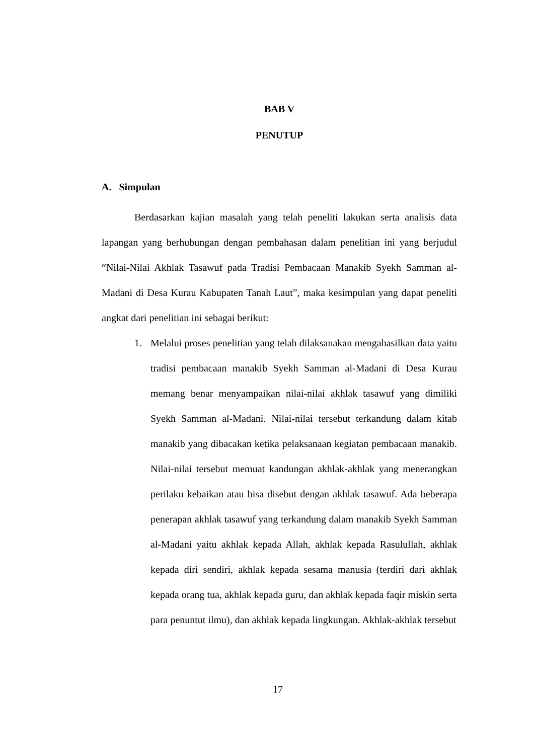BAB V
PENUTUP
A. Simpulan
Berdasarkan kajian masalah yang telah peneliti lakukan serta analisis data lapangan yang berhubungan dengan pembahasan dalam penelitian ini yang berjudul “Nilai-Nilai Akhlak Tasawuf pada Tradisi Pembacaan Manakib Syekh Samman al-Madani di Desa Kurau Kabupaten Tanah Laut”, maka kesimpulan yang dapat peneliti angkat dari penelitian ini sebagai berikut:
1. Melalui proses penelitian yang telah dilaksanakan mengahasilkan data yaitu tradisi pembacaan manakib Syekh Samman al-Madani di Desa Kurau memang benar menyampaikan nilai-nilai akhlak tasawuf yang dimiliki Syekh Samman al-Madani. Nilai-nilai tersebut terkandung dalam kitab manakib yang dibacakan ketika pelaksanaan kegiatan pembacaan manakib. Nilai-nilai tersebut memuat kandungan akhlak-akhlak yang menerangkan perilaku kebaikan atau bisa disebut dengan akhlak tasawuf. Ada beberapa penerapan akhlak tasawuf yang terkandung dalam manakib Syekh Samman al-Madani yaitu akhlak kepada Allah, akhlak kepada Rasulullah, akhlak kepada diri sendiri, akhlak kepada sesama manusia (terdiri dari akhlak kepada orang tua, akhlak kepada guru, dan akhlak kepada faqir miskin serta para penuntut ilmu), dan akhlak kepada lingkungan. Akhlak-akhlak tersebut
17